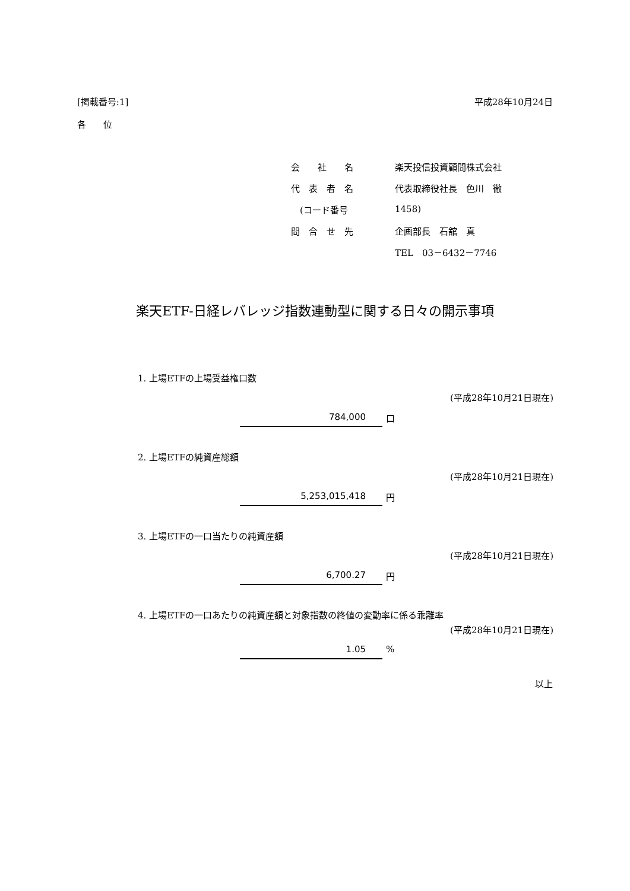[掲載番号:1] 平成28年10月24日
各 位
| 会 社 名 | 楽天投信投資顧問株式会社 |
| 代 表 者 名 | 代表取締役社長 色川 徹 |
| (コード番号 | 1458) |
| 問 合 せ 先 | 企画部長 石舘 真 |
| | TEL 03－6432－7746 |
楽天ETF-日経レバレッジ指数連動型に関する日々の開示事項
1. 上場ETFの上場受益権口数
(平成28年10月21日現在)
784,000 口
2. 上場ETFの純資産総額
(平成28年10月21日現在)
5,253,015,418 円
3. 上場ETFの一口当たりの純資産額
(平成28年10月21日現在)
6,700.27 円
4. 上場ETFの一口あたりの純資産額と対象指数の終値の変動率に係る乖離率
(平成28年10月21日現在)
1.05 %
以上